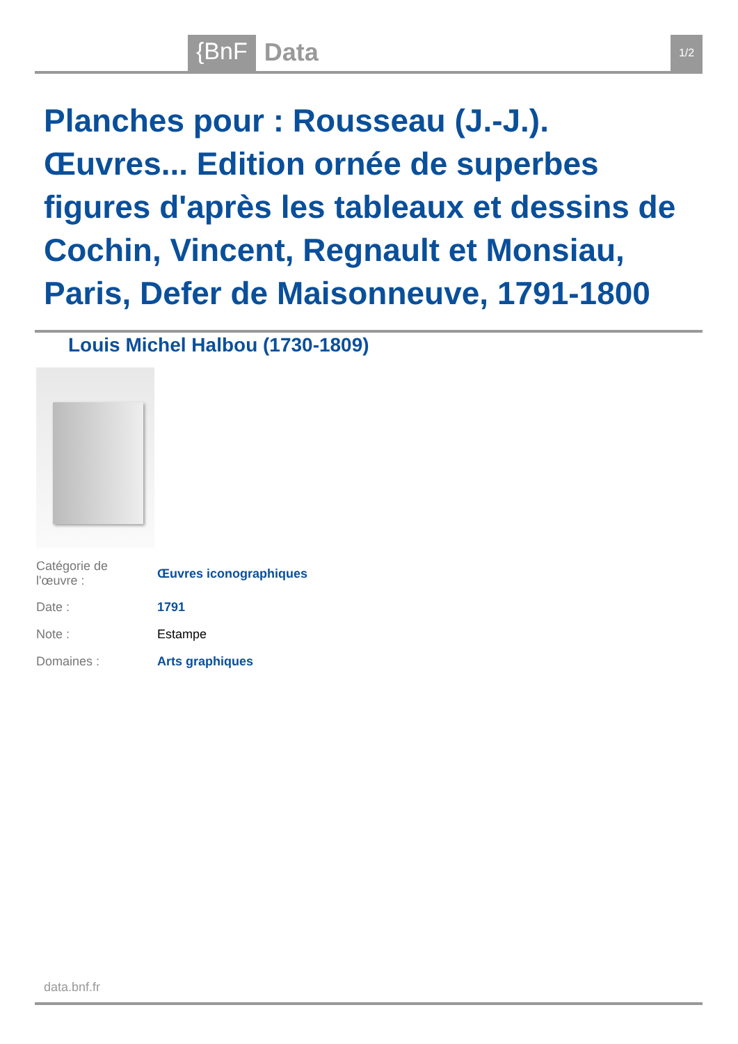{BnF Data 1/2
Planches pour : Rousseau (J.-J.). Œuvres... Edition ornée de superbes figures d'après les tableaux et dessins de Cochin, Vincent, Regnault et Monsiau, Paris, Defer de Maisonneuve, 1791-1800
Louis Michel Halbou (1730-1809)
| Catégorie de l'œuvre : | Œuvres iconographiques |
| Date : | 1791 |
| Note : | Estampe |
| Domaines : | Arts graphiques |
data.bnf.fr